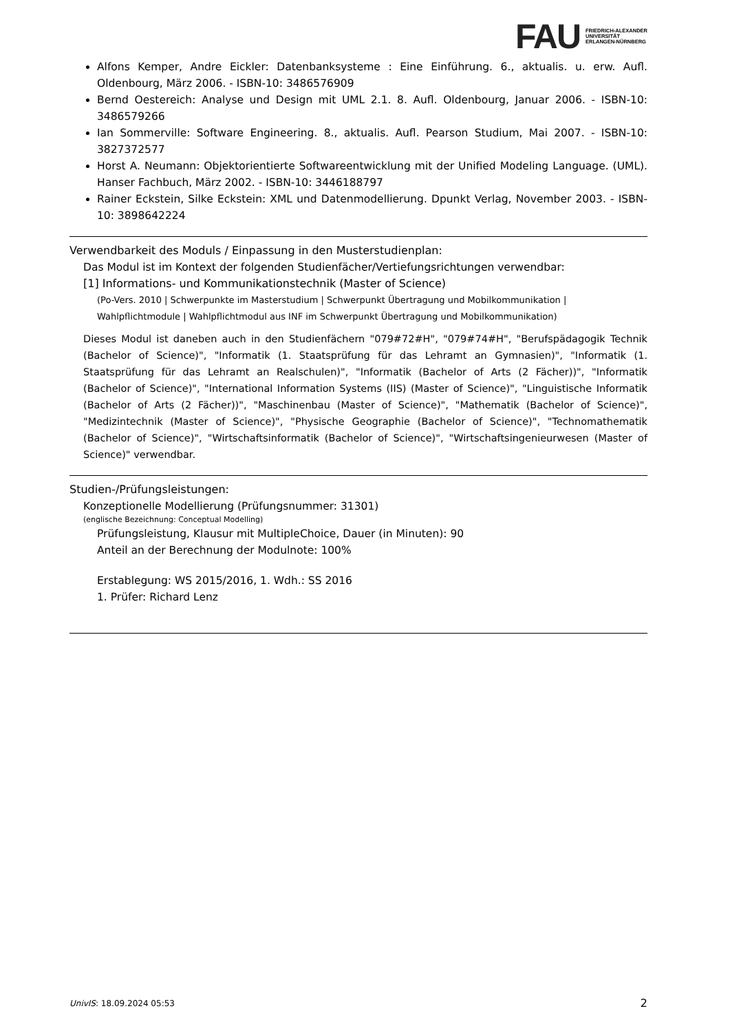FAU FRIEDRICH-ALEXANDER
UNIVERSITÄT
ERLANGEN-NÜRNBERG
Alfons Kemper, Andre Eickler: Datenbanksysteme : Eine Einführung. 6., aktualis. u. erw. Aufl. Oldenbourg, März 2006. - ISBN-10: 3486576909
Bernd Oestereich: Analyse und Design mit UML 2.1. 8. Aufl. Oldenbourg, Januar 2006. - ISBN-10: 3486579266
Ian Sommerville: Software Engineering. 8., aktualis. Aufl. Pearson Studium, Mai 2007. - ISBN-10: 3827372577
Horst A. Neumann: Objektorientierte Softwareentwicklung mit der Unified Modeling Language. (UML). Hanser Fachbuch, März 2002. - ISBN-10: 3446188797
Rainer Eckstein, Silke Eckstein: XML und Datenmodellierung. Dpunkt Verlag, November 2003. - ISBN-10: 3898642224
Verwendbarkeit des Moduls / Einpassung in den Musterstudienplan:
Das Modul ist im Kontext der folgenden Studienfächer/Vertiefungsrichtungen verwendbar:
[1] Informations- und Kommunikationstechnik (Master of Science)
(Po-Vers. 2010 | Schwerpunkte im Masterstudium | Schwerpunkt Übertragung und Mobilkommunikation | Wahlpflichtmodule | Wahlpflichtmodul aus INF im Schwerpunkt Übertragung und Mobilkommunikation)
Dieses Modul ist daneben auch in den Studienfächern "079#72#H", "079#74#H", "Berufspädagogik Technik (Bachelor of Science)", "Informatik (1. Staatsprüfung für das Lehramt an Gymnasien)", "Informatik (1. Staatsprüfung für das Lehramt an Realschulen)", "Informatik (Bachelor of Arts (2 Fächer))", "Informatik (Bachelor of Science)", "International Information Systems (IIS) (Master of Science)", "Linguistische Informatik (Bachelor of Arts (2 Fächer))", "Maschinenbau (Master of Science)", "Mathematik (Bachelor of Science)", "Medizintechnik (Master of Science)", "Physische Geographie (Bachelor of Science)", "Technomathematik (Bachelor of Science)", "Wirtschaftsinformatik (Bachelor of Science)", "Wirtschaftsingenieurwesen (Master of Science)" verwendbar.
Studien-/Prüfungsleistungen:
Konzeptionelle Modellierung (Prüfungsnummer: 31301)
(englische Bezeichnung: Conceptual Modelling)
Prüfungsleistung, Klausur mit MultipleChoice, Dauer (in Minuten): 90
Anteil an der Berechnung der Modulnote: 100%
Erstablegung: WS 2015/2016, 1. Wdh.: SS 2016
1. Prüfer: Richard Lenz
UnivIS: 18.09.2024 05:53 2